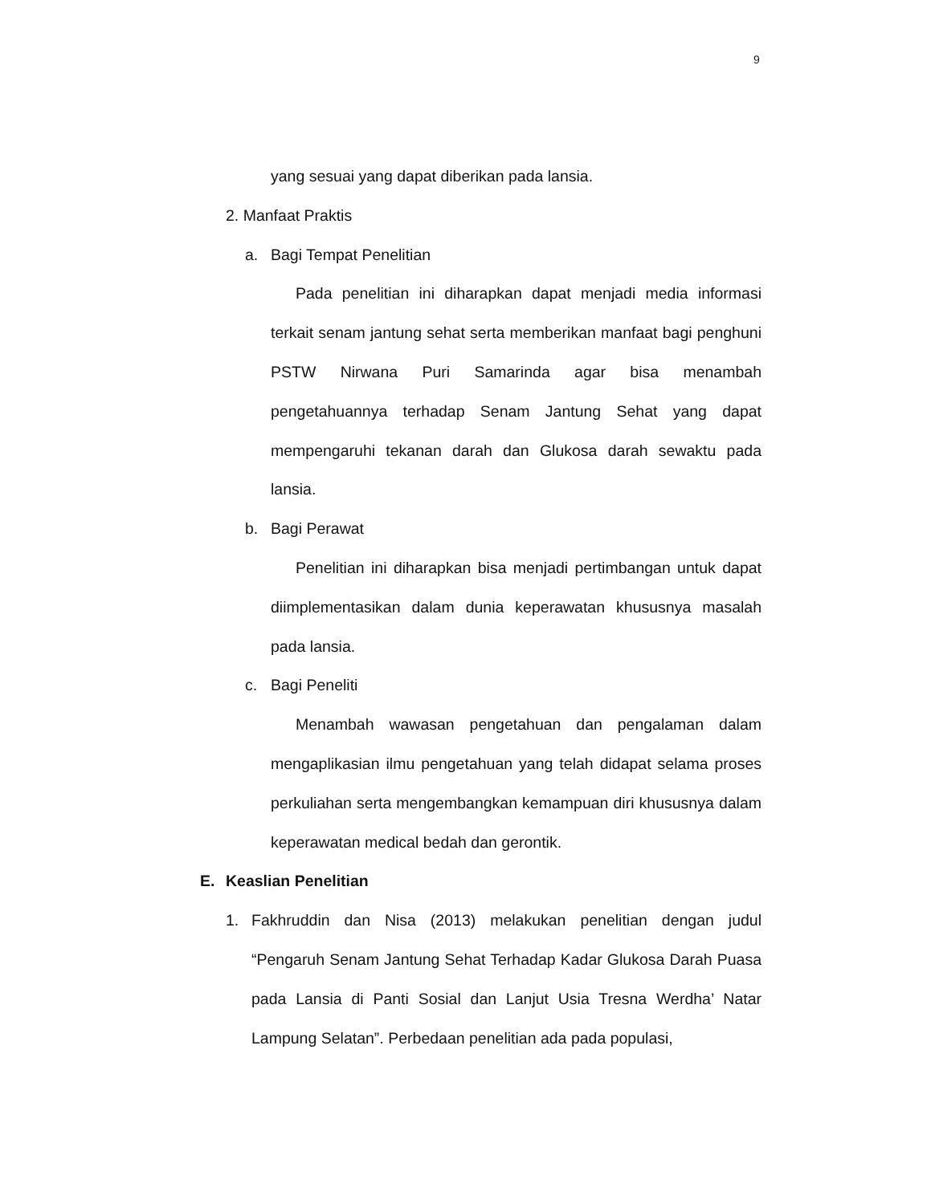9
yang sesuai yang dapat diberikan pada lansia.
2. Manfaat Praktis
a. Bagi Tempat Penelitian
Pada penelitian ini diharapkan dapat menjadi media informasi terkait senam jantung sehat serta memberikan manfaat bagi penghuni PSTW Nirwana Puri Samarinda agar bisa menambah pengetahuannya terhadap Senam Jantung Sehat yang dapat mempengaruhi tekanan darah dan Glukosa darah sewaktu pada lansia.
b. Bagi Perawat
Penelitian ini diharapkan bisa menjadi pertimbangan untuk dapat diimplementasikan dalam dunia keperawatan khususnya masalah pada lansia.
c. Bagi Peneliti
Menambah wawasan pengetahuan dan pengalaman dalam mengaplikasian ilmu pengetahuan yang telah didapat selama proses perkuliahan serta mengembangkan kemampuan diri khususnya dalam keperawatan medical bedah dan gerontik.
E. Keaslian Penelitian
1. Fakhruddin dan Nisa (2013) melakukan penelitian dengan judul “Pengaruh Senam Jantung Sehat Terhadap Kadar Glukosa Darah Puasa pada Lansia di Panti Sosial dan Lanjut Usia Tresna Werdha’ Natar Lampung Selatan”. Perbedaan penelitian ada pada populasi,